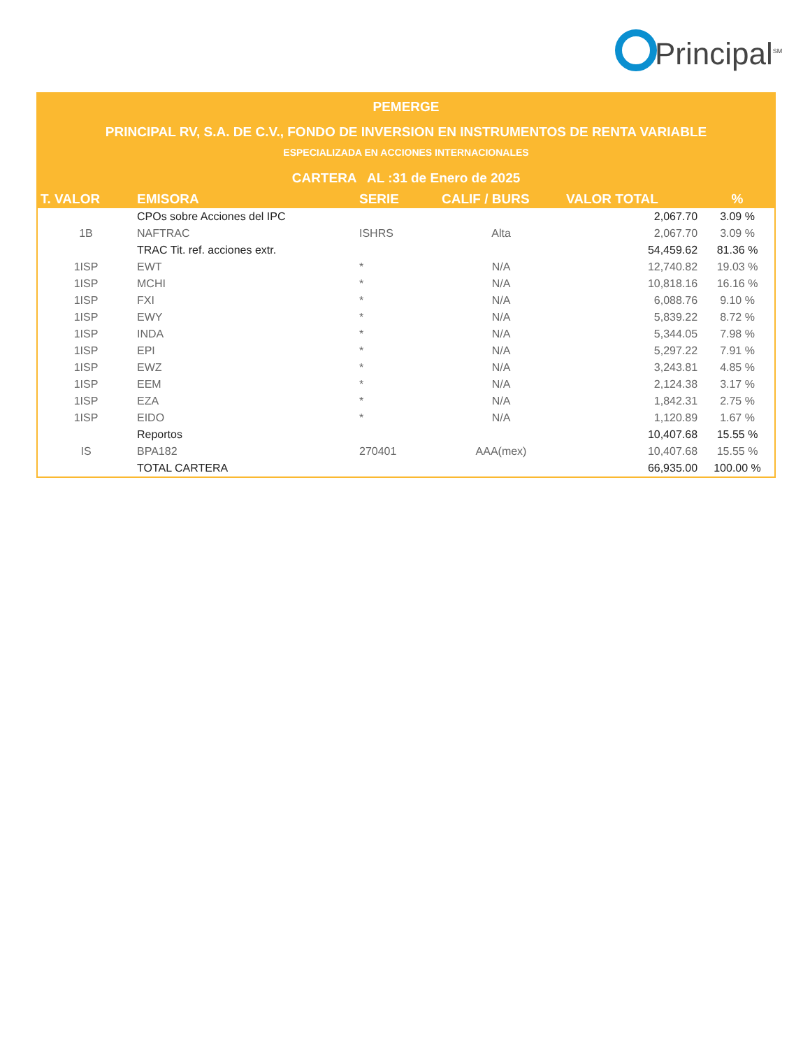Principal<sup>SM</sup>
PEMERGE
PRINCIPAL RV, S.A. DE C.V., FONDO DE INVERSION EN INSTRUMENTOS DE RENTA VARIABLE
ESPECIALIZADA EN ACCIONES INTERNACIONALES
CARTERA AL :31 de Enero de 2025
| T. VALOR | EMISORA | SERIE | CALIF / BURS | VALOR TOTAL | % |
| --- | --- | --- | --- | --- | --- |
| | CPOs sobre Acciones del IPC | | | 2,067.70 | 3.09 % |
| 1B | NAFTRAC | ISHRS | Alta | 2,067.70 | 3.09 % |
| | TRAC Tit. ref. acciones extr. | | | 54,459.62 | 81.36 % |
| 1ISP | EWT | * | N/A | 12,740.82 | 19.03 % |
| 1ISP | MCHI | * | N/A | 10,818.16 | 16.16 % |
| 1ISP | FXI | * | N/A | 6,088.76 | 9.10 % |
| 1ISP | EWY | * | N/A | 5,839.22 | 8.72 % |
| 1ISP | INDA | * | N/A | 5,344.05 | 7.98 % |
| 1ISP | EPI | * | N/A | 5,297.22 | 7.91 % |
| 1ISP | EWZ | * | N/A | 3,243.81 | 4.85 % |
| 1ISP | EEM | * | N/A | 2,124.38 | 3.17 % |
| 1ISP | EZA | * | N/A | 1,842.31 | 2.75 % |
| 1ISP | EIDO | * | N/A | 1,120.89 | 1.67 % |
| | Reportos | | | 10,407.68 | 15.55 % |
| IS | BPA182 | 270401 | AAA(mex) | 10,407.68 | 15.55 % |
| | TOTAL CARTERA | | | 66,935.00 | 100.00 % |